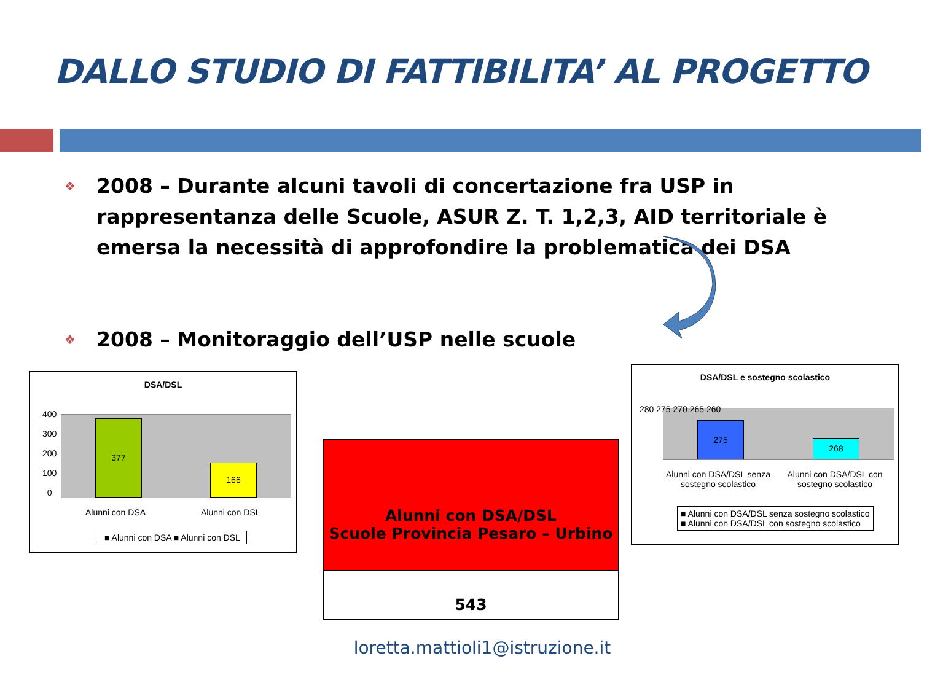DALLO STUDIO DI FATTIBILITA’ AL PROGETTO
❖ 2008 – Durante alcuni tavoli di concertazione fra USP in rappresentanza delle Scuole, ASUR Z. T. 1,2,3, AID territoriale è emersa la necessità di approfondire la problematica dei DSA
❖ 2008 – Monitoraggio dell’USP nelle scuole
DSA/DSL
377 166
400
300
200
100
0
Alunni con DSA Alunni con DSL
■ Alunni con DSA ■ Alunni con DSL
Alunni con DSA/DSL
Scuole Provincia Pesaro – Urbino
543
DSA/DSL e sostegno scolastico
275 268
280 275 270 265 260
Alunni con DSA/DSL senza sostegno scolastico
Alunni con DSA/DSL con sostegno scolastico
■ Alunni con DSA/DSL senza sostegno scolastico
■ Alunni con DSA/DSL con sostegno scolastico
loretta.mattioli1@istruzione.it